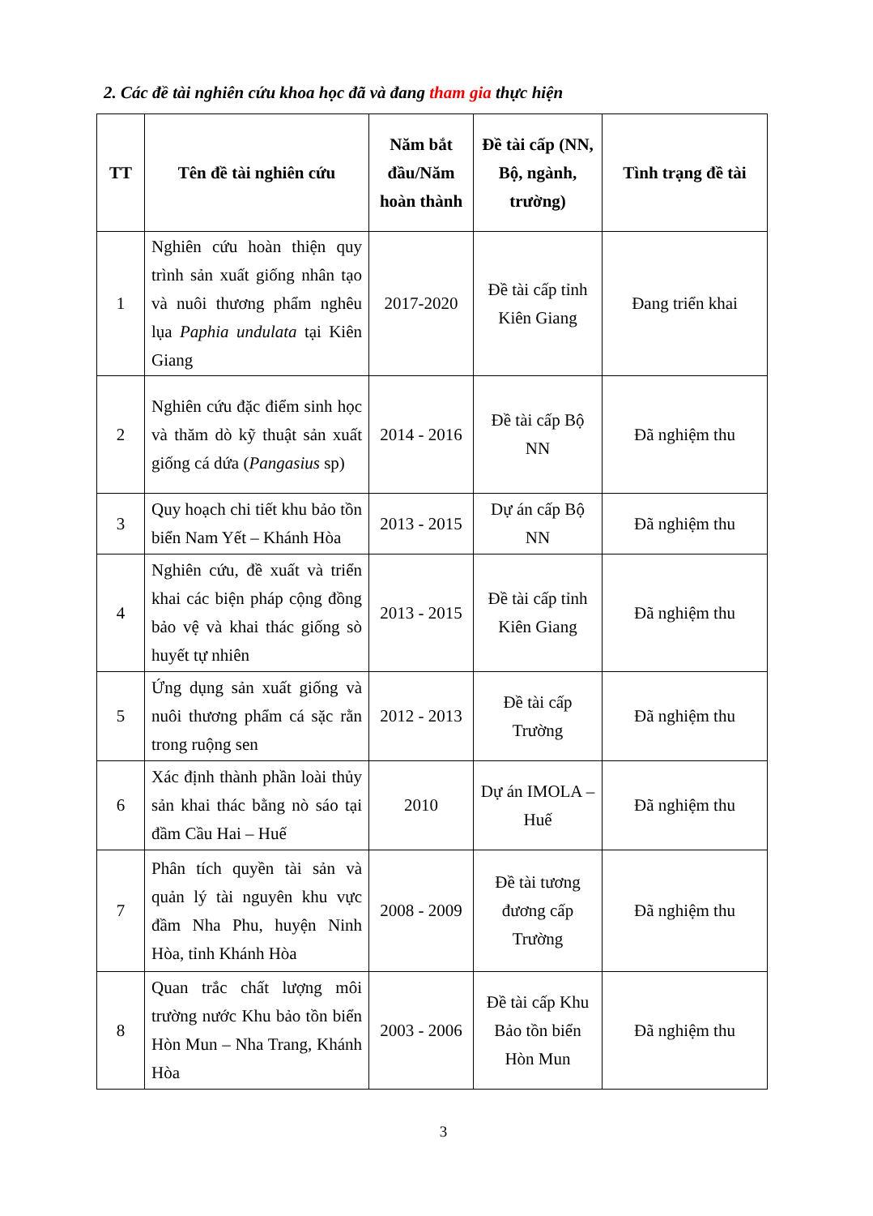2. Các đề tài nghiên cứu khoa học đã và đang tham gia thực hiện
| TT | Tên đề tài nghiên cứu | Năm bắt đầu/Năm hoàn thành | Đề tài cấp (NN, Bộ, ngành, trường) | Tình trạng đề tài |
| --- | --- | --- | --- | --- |
| 1 | Nghiên cứu hoàn thiện quy trình sản xuất giống nhân tạo và nuôi thương phẩm nghêu lụa Paphia undulata tại Kiên Giang | 2017-2020 | Đề tài cấp tỉnh Kiên Giang | Đang triển khai |
| 2 | Nghiên cứu đặc điểm sinh học và thăm dò kỹ thuật sản xuất giống cá dứa ( Pangasius sp) | 2014 - 2016 | Đề tài cấp Bộ NN | Đã nghiệm thu |
| 3 | Quy hoạch chi tiết khu bảo tồn biển Nam Yết – Khánh Hòa | 2013 - 2015 | Dự án cấp Bộ NN | Đã nghiệm thu |
| 4 | Nghiên cứu, đề xuất và triển khai các biện pháp cộng đồng bảo vệ và khai thác giống sò huyết tự nhiên | 2013 - 2015 | Đề tài cấp tỉnh Kiên Giang | Đã nghiệm thu |
| 5 | Ứng dụng sản xuất giống và nuôi thương phẩm cá sặc rằn trong ruộng sen | 2012 - 2013 | Đề tài cấp Trường | Đã nghiệm thu |
| 6 | Xác định thành phần loài thủy sản khai thác bằng nò sáo tại đầm Cầu Hai – Huế | 2010 | Dự án IMOLA – Huế | Đã nghiệm thu |
| 7 | Phân tích quyền tài sản và quản lý tài nguyên khu vực đầm Nha Phu, huyện Ninh Hòa, tỉnh Khánh Hòa | 2008 - 2009 | Đề tài tương đương cấp Trường | Đã nghiệm thu |
| 8 | Quan trắc chất lượng môi trường nước Khu bảo tồn biển Hòn Mun – Nha Trang, Khánh Hòa | 2003 - 2006 | Đề tài cấp Khu Bảo tồn biển Hòn Mun | Đã nghiệm thu |
3